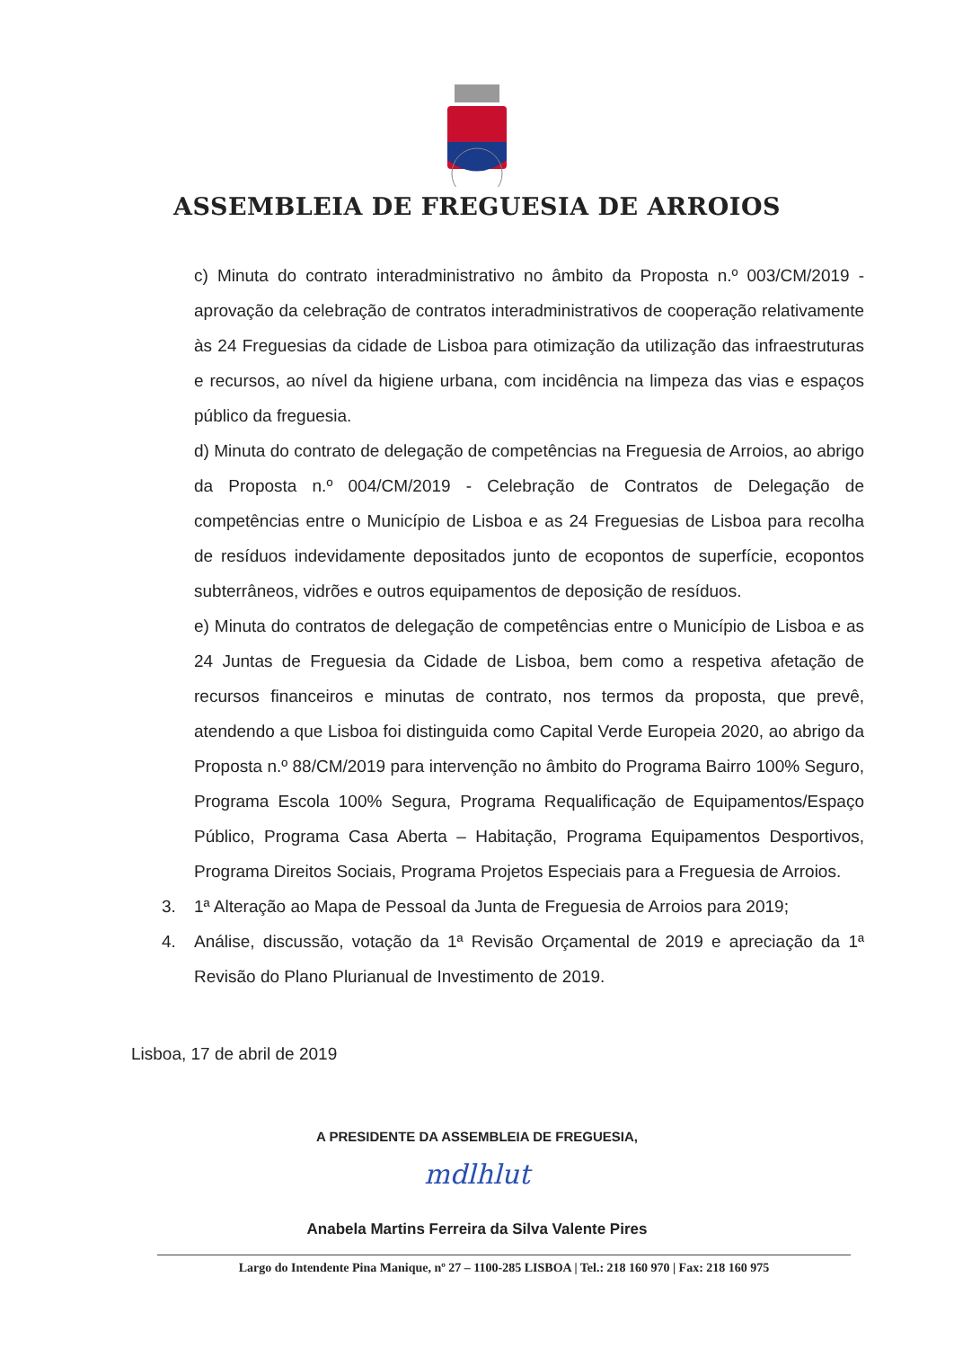ASSEMBLEIA DE FREGUESIA DE ARROIOS
c) Minuta do contrato interadministrativo no âmbito da Proposta n.º 003/CM/2019 - aprovação da celebração de contratos interadministrativos de cooperação relativamente às 24 Freguesias da cidade de Lisboa para otimização da utilização das infraestruturas e recursos, ao nível da higiene urbana, com incidência na limpeza das vias e espaços público da freguesia.
d) Minuta do contrato de delegação de competências na Freguesia de Arroios, ao abrigo da Proposta n.º 004/CM/2019 - Celebração de Contratos de Delegação de competências entre o Município de Lisboa e as 24 Freguesias de Lisboa para recolha de resíduos indevidamente depositados junto de ecopontos de superfície, ecopontos subterrâneos, vidrões e outros equipamentos de deposição de resíduos.
e) Minuta do contratos de delegação de competências entre o Município de Lisboa e as 24 Juntas de Freguesia da Cidade de Lisboa, bem como a respetiva afetação de recursos financeiros e minutas de contrato, nos termos da proposta, que prevê, atendendo a que Lisboa foi distinguida como Capital Verde Europeia 2020, ao abrigo da Proposta n.º 88/CM/2019 para intervenção no âmbito do Programa Bairro 100% Seguro, Programa Escola 100% Segura, Programa Requalificação de Equipamentos/Espaço Público, Programa Casa Aberta – Habitação, Programa Equipamentos Desportivos, Programa Direitos Sociais, Programa Projetos Especiais para a Freguesia de Arroios.
3. 1ª Alteração ao Mapa de Pessoal da Junta de Freguesia de Arroios para 2019;
4. Análise, discussão, votação da 1ª Revisão Orçamental de 2019 e apreciação da 1ª Revisão do Plano Plurianual de Investimento de 2019.
Lisboa, 17 de abril de 2019
A PRESIDENTE DA ASSEMBLEIA DE FREGUESIA,
mdlhlut
Anabela Martins Ferreira da Silva Valente Pires
Largo do Intendente Pina Manique, nº 27 – 1100-285 LISBOA | Tel.: 218 160 970 | Fax: 218 160 975